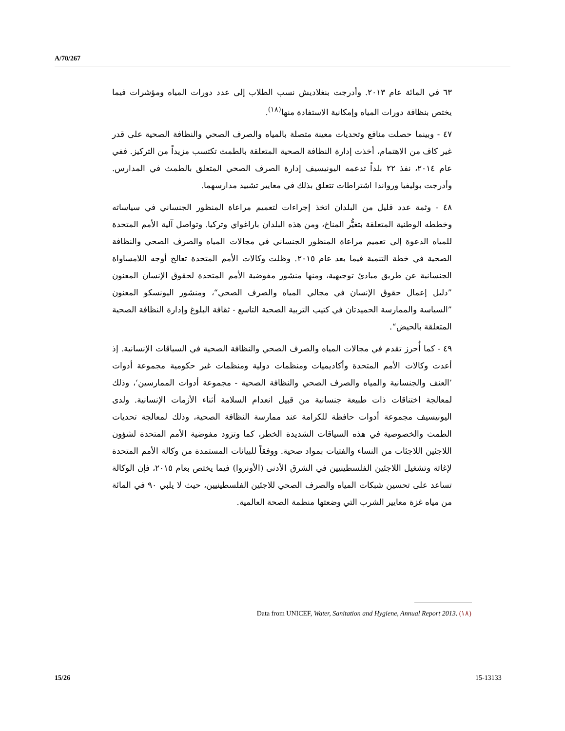A/70/267
٦٣ في المائة عام ٢٠١٣. وأدرجت بنغلاديش نسب الطلاب إلى عدد دورات المياه ومؤشرات فيما يختص بنظافة دورات المياه وإمكانية الاستفادة منها<sup>(١٨)</sup>.
٤٧ - وبينما حصلت منافع وتحديات معينة متصلة بالمياه والصرف الصحي والنظافة الصحية على قدر غير كاف من الاهتمام، أخذت إدارة النظافة الصحية المتعلقة بالطمث تكتسب مزيداً من التركيز. ففي عام ٢٠١٤، نفذ ٢٢ بلداً تدعمه اليونيسيف إدارة الصرف الصحي المتعلق بالطمث في المدارس. وأدرجت بوليفيا ورواندا اشتراطات تتعلق بذلك في معايير تشييد مدارسهما.
٤٨ - وثمة عدد قليل من البلدان اتخذ إجراءات لتعميم مراعاة المنظور الجنساني في سياساته وخططه الوطنية المتعلقة بتغيُّر المناخ، ومن هذه البلدان باراغواي وتركيا. وتواصل آلية الأمم المتحدة للمياه الدعوة إلى تعميم مراعاة المنظور الجنساني في مجالات المياه والصرف الصحي والنظافة الصحية في خطة التنمية فيما بعد عام ٢٠١٥. وظلت وكالات الأمم المتحدة تعالج أوجه اللامساواة الجنسانية عن طريق مبادئ توجيهية، ومنها منشور مفوضية الأمم المتحدة لحقوق الإنسان المعنون ”دليل إعمال حقوق الإنسان في مجالي المياه والصرف الصحي“، ومنشور اليونسكو المعنون ”السياسة والممارسة الحميدتان في كتيب التربية الصحية التاسع - ثقافة البلوغ وإدارة النظافة الصحية المتعلقة بالحيض“.
٤٩ - كما أُحرز تقدم في مجالات المياه والصرف الصحي والنظافة الصحية في السياقات الإنسانية. إذ أعدت وكالات الأمم المتحدة وأكاديميات ومنظمات دولية ومنظمات غير حكومية مجموعة أدوات ’العنف والجنسانية والمياه والصرف الصحي والنظافة الصحية - مجموعة أدوات الممارسين‘، وذلك لمعالجة اختناقات ذات طبيعة جنسانية من قبيل انعدام السلامة أثناء الأزمات الإنسانية. ولدى اليونيسيف مجموعة أدوات حافظة للكرامة عند ممارسة النظافة الصحية، وذلك لمعالجة تحديات الطمث والخصوصية في هذه السياقات الشديدة الخطر، كما وتزود مفوضية الأمم المتحدة لشؤون اللاجئين اللاجئات من النساء والفتيات بمواد صحية. ووفقاً للبيانات المستمدة من وكالة الأمم المتحدة لإغاثة وتشغيل اللاجئين الفلسطينيين في الشرق الأدنى (الأونروا) فيما يختص بعام ٢٠١٥، فإن الوكالة تساعد على تحسين شبكات المياه والصرف الصحي للاجئين الفلسطينيين، حيث لا يلبي ٩٠ في المائة من مياه غزة معايير الشرب التي وضعتها منظمة الصحة العالمية.
(١٨) Data from UNICEF, Water, Sanitation and Hygiene, Annual Report 2013.
15/26 15-13133